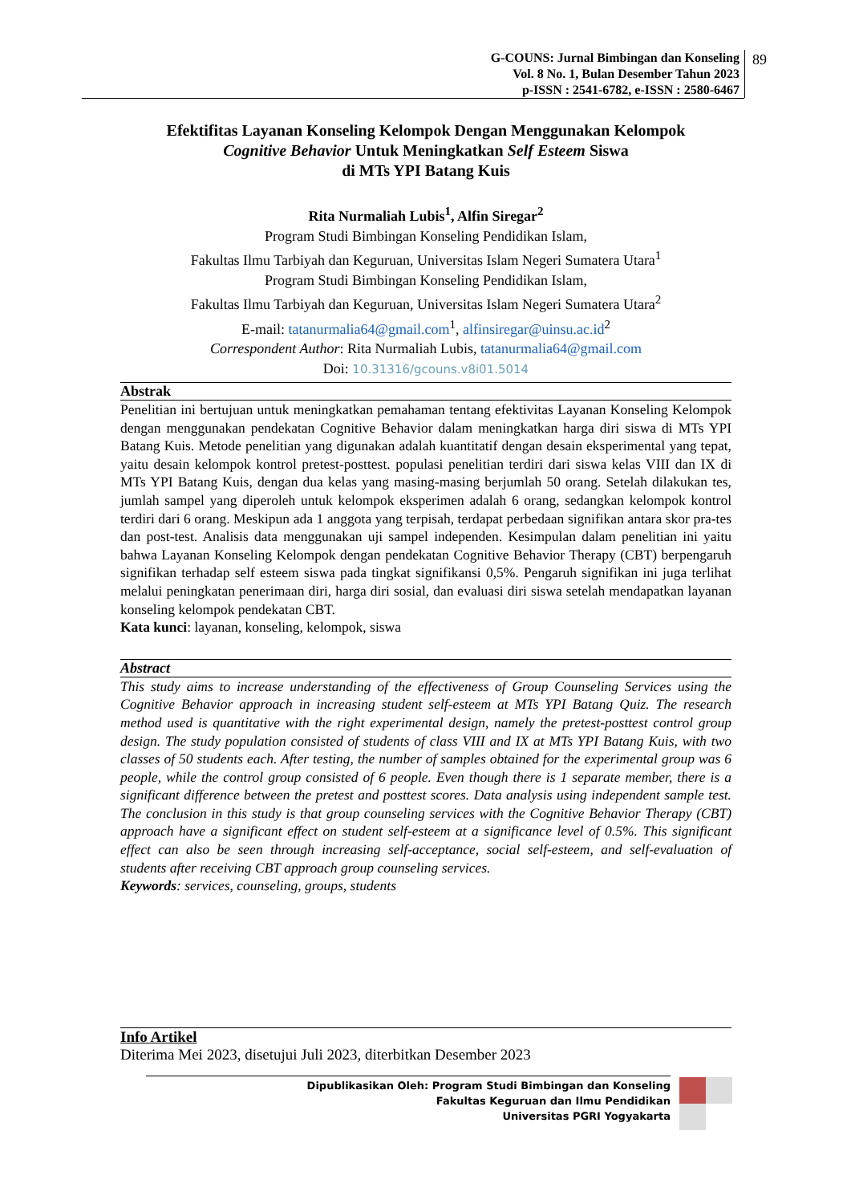G-COUNS: Jurnal Bimbingan dan Konseling
Vol. 8 No. 1, Bulan Desember Tahun 2023
p-ISSN : 2541-6782, e-ISSN : 2580-6467
89
Efektifitas Layanan Konseling Kelompok Dengan Menggunakan Kelompok
Cognitive Behavior Untuk Meningkatkan Self Esteem Siswa
di MTs YPI Batang Kuis
Rita Nurmaliah Lubis<sup>1</sup>, Alfin Siregar<sup>2</sup>
Program Studi Bimbingan Konseling Pendidikan Islam,
Fakultas Ilmu Tarbiyah dan Keguruan, Universitas Islam Negeri Sumatera Utara<sup>1</sup>
Program Studi Bimbingan Konseling Pendidikan Islam,
Fakultas Ilmu Tarbiyah dan Keguruan, Universitas Islam Negeri Sumatera Utara<sup>2</sup>
E-mail: tatanurmalia64@gmail.com<sup>1</sup>, alfinsiregar@uinsu.ac.id<sup>2</sup>
Correspondent Author: Rita Nurmaliah Lubis, tatanurmalia64@gmail.com
Doi: 10.31316/gcouns.v8i01.5014
Abstrak
Penelitian ini bertujuan untuk meningkatkan pemahaman tentang efektivitas Layanan Konseling Kelompok dengan menggunakan pendekatan Cognitive Behavior dalam meningkatkan harga diri siswa di MTs YPI Batang Kuis. Metode penelitian yang digunakan adalah kuantitatif dengan desain eksperimental yang tepat, yaitu desain kelompok kontrol pretest-posttest. populasi penelitian terdiri dari siswa kelas VIII dan IX di MTs YPI Batang Kuis, dengan dua kelas yang masing-masing berjumlah 50 orang. Setelah dilakukan tes, jumlah sampel yang diperoleh untuk kelompok eksperimen adalah 6 orang, sedangkan kelompok kontrol terdiri dari 6 orang. Meskipun ada 1 anggota yang terpisah, terdapat perbedaan signifikan antara skor pra-tes dan post-test. Analisis data menggunakan uji sampel independen. Kesimpulan dalam penelitian ini yaitu bahwa Layanan Konseling Kelompok dengan pendekatan Cognitive Behavior Therapy (CBT) berpengaruh signifikan terhadap self esteem siswa pada tingkat signifikansi 0,5%. Pengaruh signifikan ini juga terlihat melalui peningkatan penerimaan diri, harga diri sosial, dan evaluasi diri siswa setelah mendapatkan layanan konseling kelompok pendekatan CBT.
Kata kunci: layanan, konseling, kelompok, siswa
Abstract
This study aims to increase understanding of the effectiveness of Group Counseling Services using the Cognitive Behavior approach in increasing student self-esteem at MTs YPI Batang Quiz. The research method used is quantitative with the right experimental design, namely the pretest-posttest control group design. The study population consisted of students of class VIII and IX at MTs YPI Batang Kuis, with two classes of 50 students each. After testing, the number of samples obtained for the experimental group was 6 people, while the control group consisted of 6 people. Even though there is 1 separate member, there is a significant difference between the pretest and posttest scores. Data analysis using independent sample test. The conclusion in this study is that group counseling services with the Cognitive Behavior Therapy (CBT) approach have a significant effect on student self-esteem at a significance level of 0.5%. This significant effect can also be seen through increasing self-acceptance, social self-esteem, and self-evaluation of students after receiving CBT approach group counseling services.
Keywords: services, counseling, groups, students
Info Artikel
Diterima Mei 2023, disetujui Juli 2023, diterbitkan Desember 2023
Dipublikasikan Oleh: Program Studi Bimbingan dan Konseling
Fakultas Keguruan dan Ilmu Pendidikan
Universitas PGRI Yogyakarta